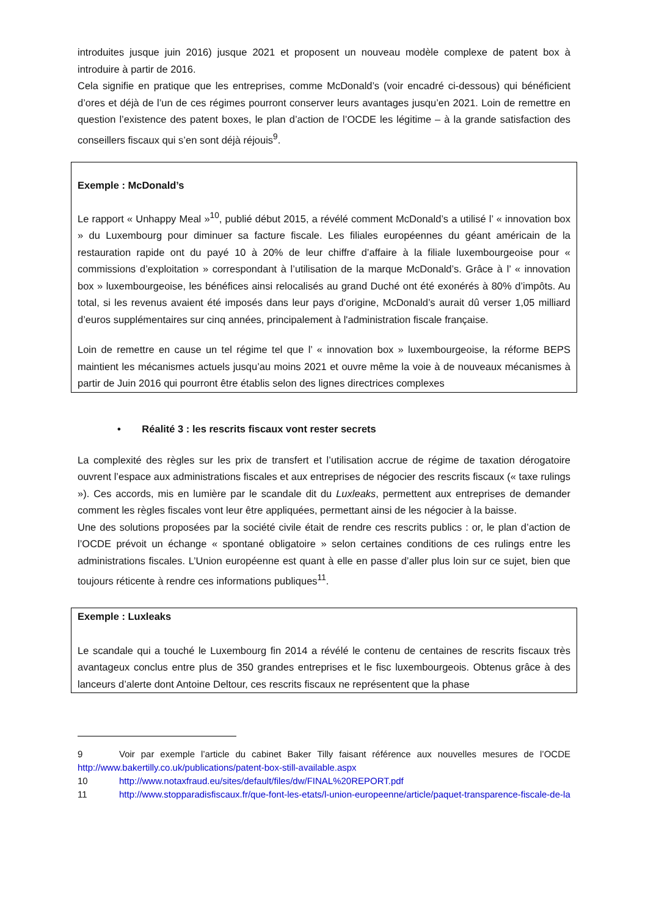introduites jusque juin 2016) jusque 2021 et proposent un nouveau modèle complexe de patent box à introduire à partir de 2016.
Cela signifie en pratique que les entreprises, comme McDonald’s (voir encadré ci-dessous) qui bénéficient d’ores et déjà de l’un de ces régimes pourront conserver leurs avantages jusqu’en 2021. Loin de remettre en question l’existence des patent boxes, le plan d’action de l’OCDE les légitime – à la grande satisfaction des conseillers fiscaux qui s’en sont déjà réjouis<sup>9</sup>.
Exemple : McDonald’s
Le rapport « Unhappy Meal »<sup>10</sup>, publié début 2015, a révélé comment McDonald’s a utilisé l’ « innovation box » du Luxembourg pour diminuer sa facture fiscale. Les filiales européennes du géant américain de la restauration rapide ont du payé 10 à 20% de leur chiffre d’affaire à la filiale luxembourgeoise pour « commissions d’exploitation » correspondant à l’utilisation de la marque McDonald’s. Grâce à l’ « innovation box » luxembourgeoise, les bénéfices ainsi relocalisés au grand Duché ont été exonérés à 80% d’impôts. Au total, si les revenus avaient été imposés dans leur pays d’origine, McDonald’s aurait dû verser 1,05 milliard d’euros supplémentaires sur cinq années, principalement à l'administration fiscale française.
Loin de remettre en cause un tel régime tel que l’ « innovation box » luxembourgeoise, la réforme BEPS maintient les mécanismes actuels jusqu’au moins 2021 et ouvre même la voie à de nouveaux mécanismes à partir de Juin 2016 qui pourront être établis selon des lignes directrices complexes
• Réalité 3 : les rescrits fiscaux vont rester secrets
La complexité des règles sur les prix de transfert et l’utilisation accrue de régime de taxation dérogatoire ouvrent l’espace aux administrations fiscales et aux entreprises de négocier des rescrits fiscaux (« taxe rulings »). Ces accords, mis en lumière par le scandale dit du Luxleaks, permettent aux entreprises de demander comment les règles fiscales vont leur être appliquées, permettant ainsi de les négocier à la baisse.
Une des solutions proposées par la société civile était de rendre ces rescrits publics : or, le plan d’action de l’OCDE prévoit un échange « spontané obligatoire » selon certaines conditions de ces rulings entre les administrations fiscales. L’Union européenne est quant à elle en passe d’aller plus loin sur ce sujet, bien que toujours réticente à rendre ces informations publiques<sup>11</sup>.
Exemple : Luxleaks
Le scandale qui a touché le Luxembourg fin 2014 a révélé le contenu de centaines de rescrits fiscaux très avantageux conclus entre plus de 350 grandes entreprises et le fisc luxembourgeois. Obtenus grâce à des lanceurs d’alerte dont Antoine Deltour, ces rescrits fiscaux ne représentent que la phase
9 Voir par exemple l’article du cabinet Baker Tilly faisant référence aux nouvelles mesures de l’OCDE http://www.bakertilly.co.uk/publications/patent-box-still-available.aspx
10 http://www.notaxfraud.eu/sites/default/files/dw/FINAL%20REPORT.pdf
11 http://www.stopparadisfiscaux.fr/que-font-les-etats/l-union-europeenne/article/paquet-transparence-fiscale-de-la